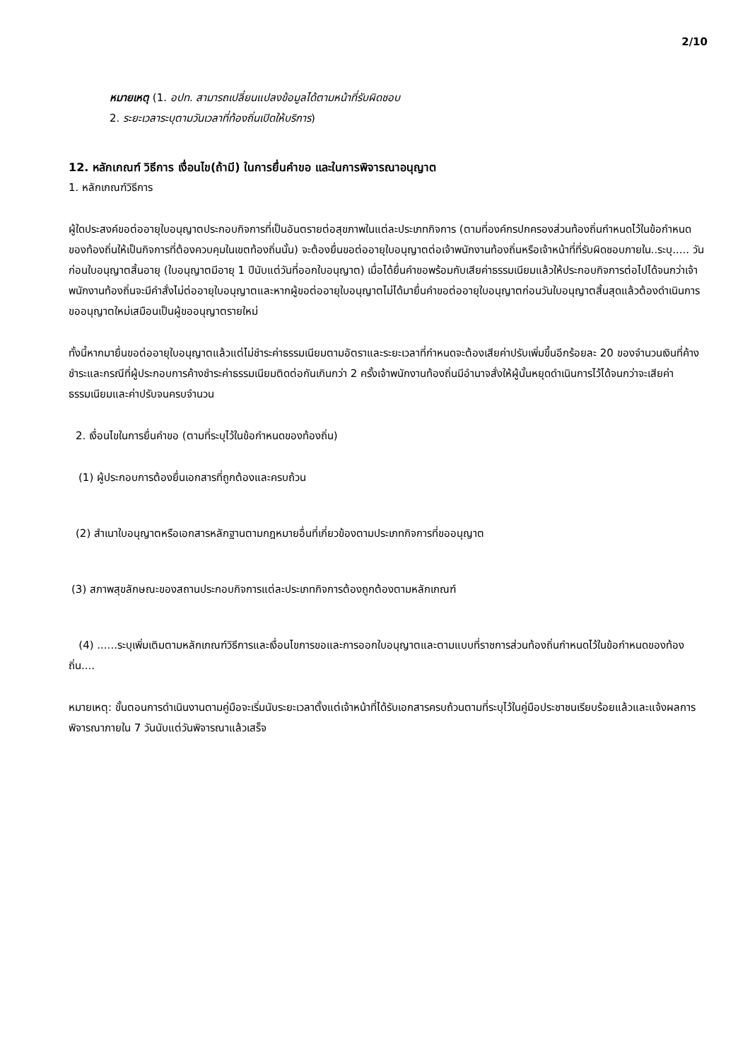2/10
หมายเหตุ (1. อปท. สามารถเปลี่ยนแปลงข้อมูลได้ตามหน้าที่รับผิดชอบ
2. ระยะเวลาระบุตามวันเวลาที่ท้องถิ่นเปิดให้บริการ)
12. หลักเกณฑ์ วิธีการ เงื่อนไข(ถ้ามี) ในการยื่นคำขอ และในการพิจารณาอนุญาต
1. หลักเกณฑ์วิธีการ
ผู้ใดประสงค์ขอต่ออายุใบอนุญาตประกอบกิจการที่เป็นอันตรายต่อสุขภาพในแต่ละประเภทกิจการ (ตามที่องค์กรปกครองส่วนท้องถิ่นกำหนดไว้ในข้อกำหนดของท้องถิ่นให้เป็นกิจการที่ต้องควบคุมในเขตท้องถิ่นนั้น) จะต้องยื่นขอต่ออายุใบอนุญาตต่อเจ้าพนักงานท้องถิ่นหรือเจ้าหน้าที่ที่รับผิดชอบภายใน..ระบุ..... วันก่อนใบอนุญาตสิ้นอายุ (ใบอนุญาตมีอายุ 1 ปีนับแต่วันที่ออกใบอนุญาต) เมื่อได้ยื่นคำขอพร้อมกับเสียค่าธรรมเนียมแล้วให้ประกอบกิจการต่อไปได้จนกว่าเจ้าพนักงานท้องถิ่นจะมีคำสั่งไม่ต่ออายุใบอนุญาตและหากผู้ขอต่ออายุใบอนุญาตไม่ได้มายื่นคำขอต่ออายุใบอนุญาตก่อนวันใบอนุญาตสิ้นสุดแล้วต้องดำเนินการขออนุญาตใหม่เสมือนเป็นผู้ขออนุญาตรายใหม่
ทั้งนี้หากมายื่นขอต่ออายุใบอนุญาตแล้วแต่ไม่ชำระค่าธรรมเนียมตามอัตราและระยะเวลาที่กำหนดจะต้องเสียค่าปรับเพิ่มขึ้นอีกร้อยละ 20 ของจำนวนเงินที่ค้างชำระและกรณีที่ผู้ประกอบการค้างชำระค่าธรรมเนียมติดต่อกันเกินกว่า 2 ครั้งเจ้าพนักงานท้องถิ่นมีอำนาจสั่งให้ผู้นั้นหยุดดำเนินการไว้ได้จนกว่าจะเสียค่าธรรมเนียมและค่าปรับจนครบจำนวน
2. เงื่อนไขในการยื่นคำขอ (ตามที่ระบุไว้ในข้อกำหนดของท้องถิ่น)
(1) ผู้ประกอบการต้องยื่นเอกสารที่ถูกต้องและครบถ้วน
(2) สำเนาใบอนุญาตหรือเอกสารหลักฐานตามกฎหมายอื่นที่เกี่ยวข้องตามประเภทกิจการที่ขออนุญาต
(3) สภาพสุขลักษณะของสถานประกอบกิจการแต่ละประเภทกิจการต้องถูกต้องตามหลักเกณฑ์
(4) ......ระบุเพิ่มเติมตามหลักเกณฑ์วิธีการและเงื่อนไขการขอและการออกใบอนุญาตและตามแบบที่ราชการส่วนท้องถิ่นกำหนดไว้ในข้อกำหนดของท้องถิ่น....
หมายเหตุ: ขั้นตอนการดำเนินงานตามคู่มือจะเริ่มนับระยะเวลาตั้งแต่เจ้าหน้าที่ได้รับเอกสารครบถ้วนตามที่ระบุไว้ในคู่มือประชาชนเรียบร้อยแล้วและแจ้งผลการพิจารณาภายใน 7 วันนับแต่วันพิจารณาแล้วเสร็จ